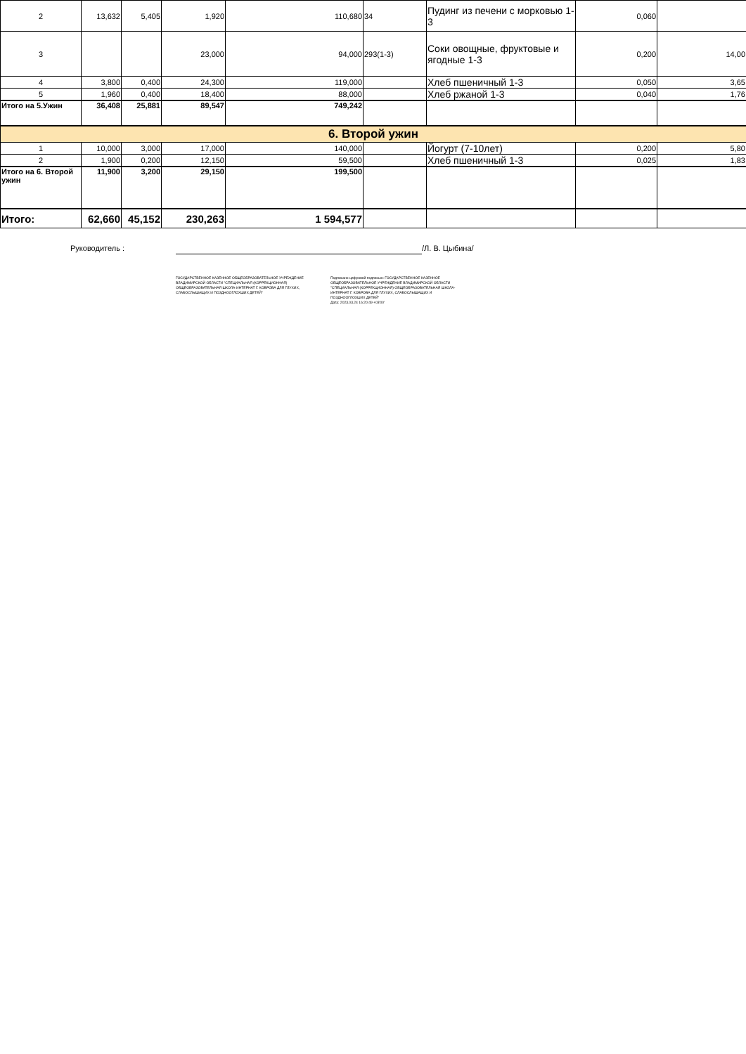| 2 | 13,632 | 5,405 | 1,920 | 110,680 | 34 | Пудинг из печени с морковью 1-3 | 0,060 | |
| 3 | | | 23,000 | 94,000 | 293(1-3) | Соки овощные, фруктовые и ягодные 1-3 | 0,200 | 14,00 |
| 4 | 3,800 | 0,400 | 24,300 | 119,000 | | Хлеб пшеничный 1-3 | 0,050 | 3,65 |
| 5 | 1,960 | 0,400 | 18,400 | 88,000 | | Хлеб ржаной 1-3 | 0,040 | 1,76 |
| Итого на 5.Ужин | 36,408 | 25,881 | 89,547 | 749,242 | | | | |
| 6. Второй ужин | | | | | | | | |
| 1 | 10,000 | 3,000 | 17,000 | 140,000 | | Йогурт (7-10лет) | 0,200 | 5,80 |
| 2 | 1,900 | 0,200 | 12,150 | 59,500 | | Хлеб пшеничный 1-3 | 0,025 | 1,83 |
| Итого на 6. Второй ужин | 11,900 | 3,200 | 29,150 | 199,500 | | | | |
| Итого: | 62,660 | 45,152 | 230,263 | 1 594,577 | | | | |
Руководитель : /Л. В. Цыбина/
ГОСУДАРСТВЕННОЕ КАЗЕННОЕ ОБЩЕОБРАЗОВАТЕЛЬНОЕ УЧРЕЖДЕНИЕ ВЛАДИМИРСКОЙ ОБЛАСТИ "СПЕЦИАЛЬНАЯ (КОРРЕКЦИОННАЯ) ОБЩЕОБРАЗОВАТЕЛЬНАЯ ШКОЛА-ИНТЕРНАТ Г. КОВРОВА ДЛЯ ГЛУХИХ, СЛАБОСЛЫШАЩИХ И ПОЗДНООГЛОХШИХ ДЕТЕЙ"
Подписано цифровой подписью: ГОСУДАРСТВЕННОЕ КАЗЕННОЕ ОБЩЕОБРАЗОВАТЕЛЬНОЕ УЧРЕЖДЕНИЕ ВЛАДИМИРСКОЙ ОБЛАСТИ "СПЕЦИАЛЬНАЯ (КОРРЕКЦИОННАЯ) ОБЩЕОБРАЗОВАТЕЛЬНАЯ ШКОЛА-ИНТЕРНАТ Г. КОВРОВА ДЛЯ ГЛУХИХ, СЛАБОСЛЫШАЩИХ И ПОЗДНООГЛОХШИХ ДЕТЕЙ"
Дата: 2023.03.24 16:20:49 +03'00'